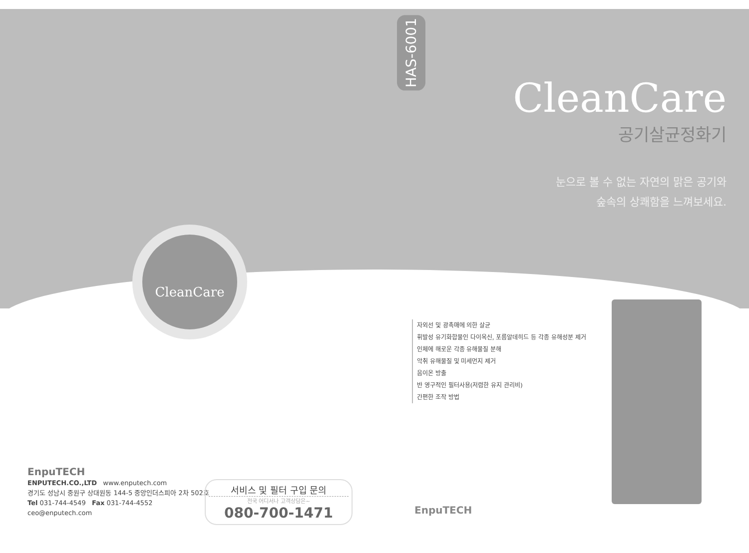CleanCare
EnpuTECH
ENPUTECH.CO.,LTD www.enputech.com
경기도 성남시 중원구 상대원동 144-5 중앙인더스피아 2차 502호
Tel 031-744-4549 Fax 031-744-4552
ceo@enputech.com
서비스 및 필터 구입 문의
전국 어디서나 고객상담은~
080-700-1471
HAS-6001
CleanCare
공기살균정화기
눈으로 볼 수 없는 자연의 맑은 공기와
숲속의 상쾌함을 느껴보세요.
자외선 및 광촉매에 의한 살균
휘발성 유기화합물인 다이옥신, 포름알데히드 등 각종 유해성분 제거
인체에 해로운 각종 유해물질 분해
악취 유해물질 및 미세먼지 제거
음이온 방출
반 영구적인 필터사용(저렴한 유지 관리비)
간편한 조작 방법
EnpuTECH